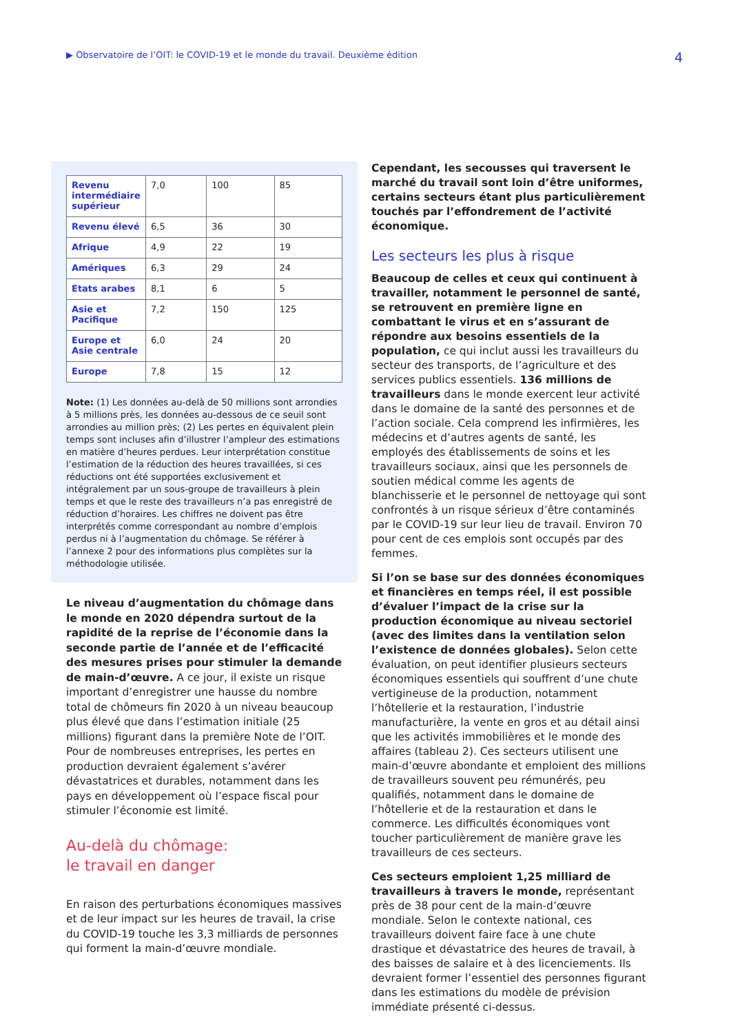▶ Observatoire de l’OIT: le COVID-19 et le monde du travail. Deuxième édition 4
| Revenu intermédiaire supérieur | 7,0 | 100 | 85 |
| Revenu élevé | 6,5 | 36 | 30 |
| Afrique | 4,9 | 22 | 19 |
| Amériques | 6,3 | 29 | 24 |
| Etats arabes | 8,1 | 6 | 5 |
| Asie et Pacifique | 7,2 | 150 | 125 |
| Europe et Asie centrale | 6,0 | 24 | 20 |
| Europe | 7,8 | 15 | 12 |
Note: (1) Les données au-delà de 50 millions sont arrondies à 5 millions près, les données au-dessous de ce seuil sont arrondies au million près; (2) Les pertes en équivalent plein temps sont incluses afin d’illustrer l’ampleur des estimations en matière d’heures perdues. Leur interprétation constitue l’estimation de la réduction des heures travaillées, si ces réductions ont été supportées exclusivement et intégralement par un sous-groupe de travailleurs à plein temps et que le reste des travailleurs n’a pas enregistré de réduction d’horaires. Les chiffres ne doivent pas être interprétés comme correspondant au nombre d’emplois perdus ni à l’augmentation du chômage. Se référer à l’annexe 2 pour des informations plus complètes sur la méthodologie utilisée.
Le niveau d’augmentation du chômage dans le monde en 2020 dépendra surtout de la rapidité de la reprise de l’économie dans la seconde partie de l’année et de l’efficacité des mesures prises pour stimuler la demande de main-d’œuvre. A ce jour, il existe un risque important d’enregistrer une hausse du nombre total de chômeurs fin 2020 à un niveau beaucoup plus élevé que dans l’estimation initiale (25 millions) figurant dans la première Note de l’OIT. Pour de nombreuses entreprises, les pertes en production devraient également s’avérer dévastatrices et durables, notamment dans les pays en développement où l’espace fiscal pour stimuler l’économie est limité.
Au-delà du chômage:
le travail en danger
En raison des perturbations économiques massives et de leur impact sur les heures de travail, la crise du COVID-19 touche les 3,3 milliards de personnes qui forment la main-d’œuvre mondiale.
Cependant, les secousses qui traversent le marché du travail sont loin d’être uniformes, certains secteurs étant plus particulièrement touchés par l’effondrement de l’activité économique.
Les secteurs les plus à risque
Beaucoup de celles et ceux qui continuent à travailler, notamment le personnel de santé, se retrouvent en première ligne en combattant le virus et en s’assurant de répondre aux besoins essentiels de la population, ce qui inclut aussi les travailleurs du secteur des transports, de l’agriculture et des services publics essentiels. 136 millions de travailleurs dans le monde exercent leur activité dans le domaine de la santé des personnes et de l’action sociale. Cela comprend les infirmières, les médecins et d’autres agents de santé, les employés des établissements de soins et les travailleurs sociaux, ainsi que les personnels de soutien médical comme les agents de blanchisserie et le personnel de nettoyage qui sont confrontés à un risque sérieux d’être contaminés par le COVID-19 sur leur lieu de travail. Environ 70 pour cent de ces emplois sont occupés par des femmes.
Si l’on se base sur des données économiques et financières en temps réel, il est possible d’évaluer l’impact de la crise sur la production économique au niveau sectoriel (avec des limites dans la ventilation selon l’existence de données globales). Selon cette évaluation, on peut identifier plusieurs secteurs économiques essentiels qui souffrent d’une chute vertigineuse de la production, notamment l’hôtellerie et la restauration, l’industrie manufacturière, la vente en gros et au détail ainsi que les activités immobilières et le monde des affaires (tableau 2). Ces secteurs utilisent une main-d’œuvre abondante et emploient des millions de travailleurs souvent peu rémunérés, peu qualifiés, notamment dans le domaine de l’hôtellerie et de la restauration et dans le commerce. Les difficultés économiques vont toucher particulièrement de manière grave les travailleurs de ces secteurs.
Ces secteurs emploient 1,25 milliard de travailleurs à travers le monde, représentant près de 38 pour cent de la main-d’œuvre mondiale. Selon le contexte national, ces travailleurs doivent faire face à une chute drastique et dévastatrice des heures de travail, à des baisses de salaire et à des licenciements. Ils devraient former l’essentiel des personnes figurant dans les estimations du modèle de prévision immédiate présenté ci-dessus.